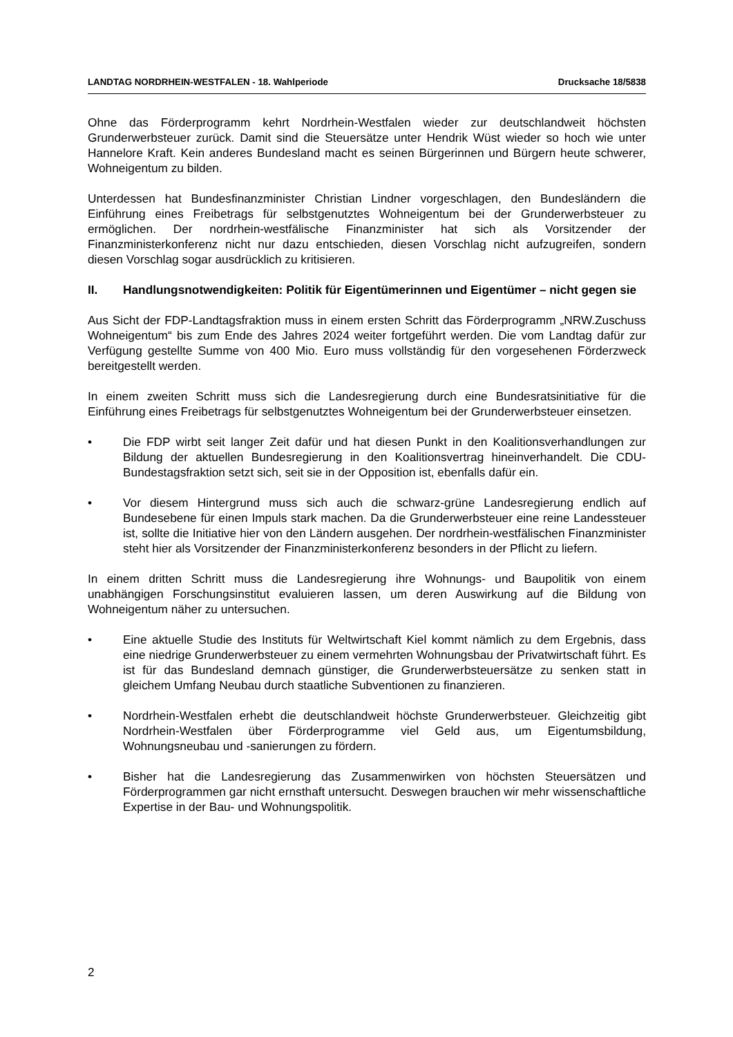LANDTAG NORDRHEIN-WESTFALEN - 18. Wahlperiode Drucksache 18/5838
Ohne das Förderprogramm kehrt Nordrhein-Westfalen wieder zur deutschlandweit höchsten Grunderwerbsteuer zurück. Damit sind die Steuersätze unter Hendrik Wüst wieder so hoch wie unter Hannelore Kraft. Kein anderes Bundesland macht es seinen Bürgerinnen und Bürgern heute schwerer, Wohneigentum zu bilden.
Unterdessen hat Bundesfinanzminister Christian Lindner vorgeschlagen, den Bundesländern die Einführung eines Freibetrags für selbstgenutztes Wohneigentum bei der Grunderwerbsteuer zu ermöglichen. Der nordrhein-westfälische Finanzminister hat sich als Vorsitzender der Finanzministerkonferenz nicht nur dazu entschieden, diesen Vorschlag nicht aufzugreifen, sondern diesen Vorschlag sogar ausdrücklich zu kritisieren.
II. Handlungsnotwendigkeiten: Politik für Eigentümerinnen und Eigentümer – nicht gegen sie
Aus Sicht der FDP-Landtagsfraktion muss in einem ersten Schritt das Förderprogramm „NRW.Zuschuss Wohneigentum“ bis zum Ende des Jahres 2024 weiter fortgeführt werden. Die vom Landtag dafür zur Verfügung gestellte Summe von 400 Mio. Euro muss vollständig für den vorgesehenen Förderzweck bereitgestellt werden.
In einem zweiten Schritt muss sich die Landesregierung durch eine Bundesratsinitiative für die Einführung eines Freibetrags für selbstgenutztes Wohneigentum bei der Grunderwerbsteuer einsetzen.
• Die FDP wirbt seit langer Zeit dafür und hat diesen Punkt in den Koalitionsverhandlungen zur Bildung der aktuellen Bundesregierung in den Koalitionsvertrag hineinverhandelt. Die CDU-Bundestagsfraktion setzt sich, seit sie in der Opposition ist, ebenfalls dafür ein.
• Vor diesem Hintergrund muss sich auch die schwarz-grüne Landesregierung endlich auf Bundesebene für einen Impuls stark machen. Da die Grunderwerbsteuer eine reine Landessteuer ist, sollte die Initiative hier von den Ländern ausgehen. Der nordrhein-westfälischen Finanzminister steht hier als Vorsitzender der Finanzministerkonferenz besonders in der Pflicht zu liefern.
In einem dritten Schritt muss die Landesregierung ihre Wohnungs- und Baupolitik von einem unabhängigen Forschungsinstitut evaluieren lassen, um deren Auswirkung auf die Bildung von Wohneigentum näher zu untersuchen.
• Eine aktuelle Studie des Instituts für Weltwirtschaft Kiel kommt nämlich zu dem Ergebnis, dass eine niedrige Grunderwerbsteuer zu einem vermehrten Wohnungsbau der Privatwirtschaft führt. Es ist für das Bundesland demnach günstiger, die Grunderwerbsteuersätze zu senken statt in gleichem Umfang Neubau durch staatliche Subventionen zu finanzieren.
• Nordrhein-Westfalen erhebt die deutschlandweit höchste Grunderwerbsteuer. Gleichzeitig gibt Nordrhein-Westfalen über Förderprogramme viel Geld aus, um Eigentumsbildung, Wohnungsneubau und -sanierungen zu fördern.
• Bisher hat die Landesregierung das Zusammenwirken von höchsten Steuersätzen und Förderprogrammen gar nicht ernsthaft untersucht. Deswegen brauchen wir mehr wissenschaftliche Expertise in der Bau- und Wohnungspolitik.
2